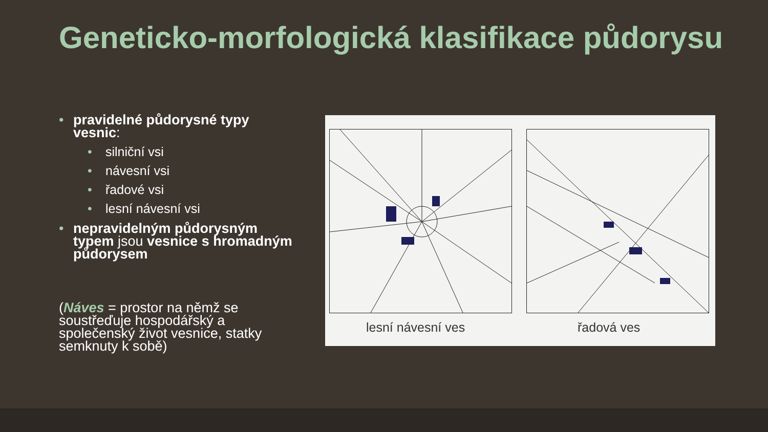Geneticko-morfologická klasifikace půdorysu
• pravidelné půdorysné typy vesnic:
• silniční vsi
• návesní vsi
• řadové vsi
• lesní návesní vsi
• nepravidelným půdorysným typem jsou vesnice s hromadným půdorysem
(Náves = prostor na němž se soustřeďuje hospodářský a společenský život vesnice, statky semknuty k sobě)
lesní návesní ves řadová ves